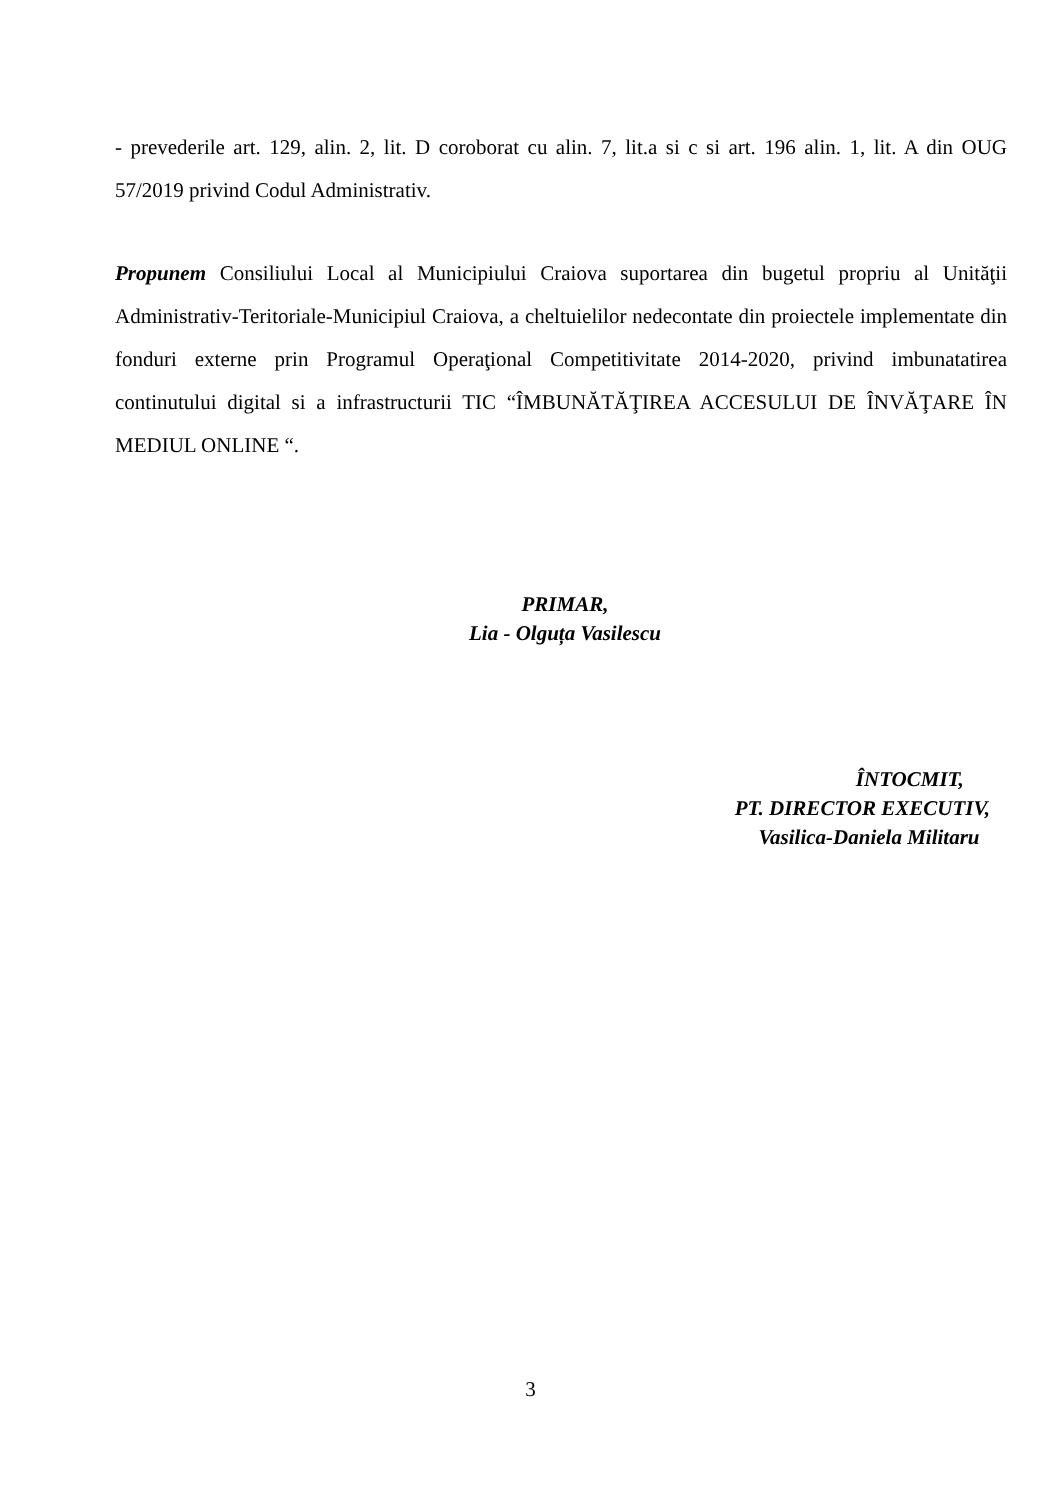- prevederile art. 129, alin. 2, lit. D coroborat cu alin. 7, lit.a si c si art. 196 alin. 1, lit. A din OUG 57/2019 privind Codul Administrativ.
Propunem Consiliului Local al Municipiului Craiova suportarea din bugetul propriu al Unităţii Administrativ-Teritoriale-Municipiul Craiova, a cheltuielilor nedecontate din proiectele implementate din fonduri externe prin Programul Operaţional Competitivitate 2014-2020, privind imbunatatirea continutului digital si a infrastructurii TIC “ÎMBUNĂTĂŢIREA ACCESULUI DE ÎNVĂŢARE ÎN MEDIUL ONLINE “.
PRIMAR,
Lia - Olguța Vasilescu
ÎNTOCMIT,
PT. DIRECTOR EXECUTIV,
Vasilica-Daniela Militaru
3